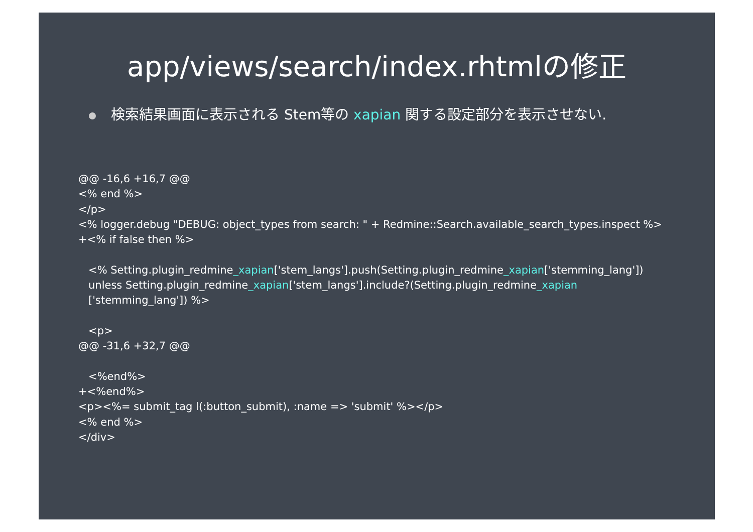app/views/search/index.rhtmlの修正
検索結果画面に表示される Stem等の xapian 関する設定部分を表示させない.
@@ -16,6 +16,7 @@
<% end %>
</p>
<% logger.debug "DEBUG: object_types from search: " + Redmine::Search.available_search_types.inspect %>
+<% if false then %>

   <% Setting.plugin_redmine_xapian['stem_langs'].push(Setting.plugin_redmine_xapian['stemming_lang'])
   unless Setting.plugin_redmine_xapian['stem_langs'].include?(Setting.plugin_redmine_xapian
   ['stemming_lang']) %>

   <p>
@@ -31,6 +32,7 @@

   <%end%>
+<%end%>
<p><%= submit_tag l(:button_submit), :name => 'submit' %></p>
<% end %>
</div>